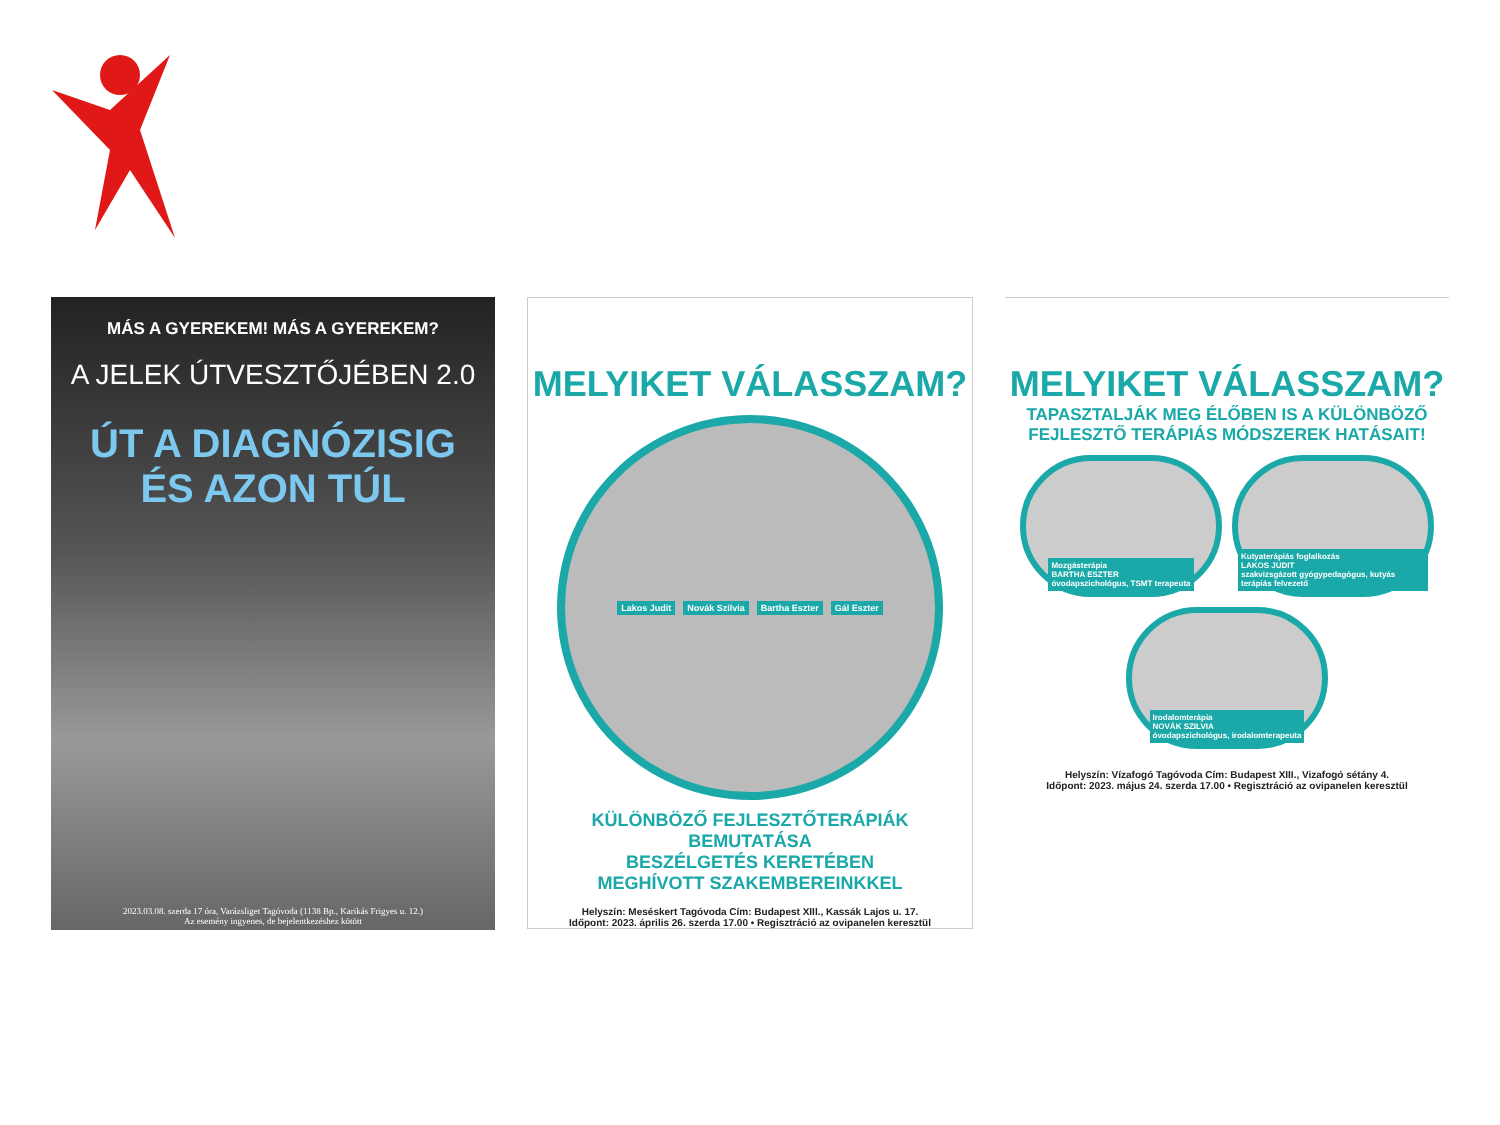MÁS A GYEREKEM! MÁS A GYEREKEM?
A JELEK ÚTVESZTŐJÉBEN 2.0
ÚT A DIAGNÓZISIG
ÉS AZON TÚL
2023.03.08. szerda 17 óra, Varázsliget Tagóvoda (1138 Bp., Karikás Frigyes u. 12.)
Az esemény ingyenes, de bejelentkezéshez kötött
MELYIKET VÁLASSZAM?
Lakos Judit Novák Szilvia Bartha Eszter Gál Eszter
KÜLÖNBÖZŐ FEJLESZTŐTERÁPIÁK BEMUTATÁSA
BESZÉLGETÉS KERETÉBEN
MEGHÍVOTT SZAKEMBEREINKKEL
Helyszín: Meséskert Tagóvoda Cím: Budapest XIII., Kassák Lajos u. 17.
Időpont: 2023. április 26. szerda 17.00 • Regisztráció az ovipanelen keresztül
MELYIKET VÁLASSZAM?
TAPASZTALJÁK MEG ÉLŐBEN IS A KÜLÖNBÖZŐ
FEJLESZTŐ TERÁPIÁS MÓDSZEREK HATÁSAIT!
Mozgásterápia
BARTHA ESZTER
óvodapszichológus, TSMT terapeuta
Kutyaterápiás foglalkozás
LAKOS JUDIT
szakvizsgázott gyógypedagógus, kutyás terápiás felvezető
Irodalomterápia
NOVÁK SZILVIA
óvodapszichológus, irodalomterapeuta
Helyszín: Vízafogó Tagóvoda Cím: Budapest XIII., Vizafogó sétány 4.
Időpont: 2023. május 24. szerda 17.00 • Regisztráció az ovipanelen keresztül